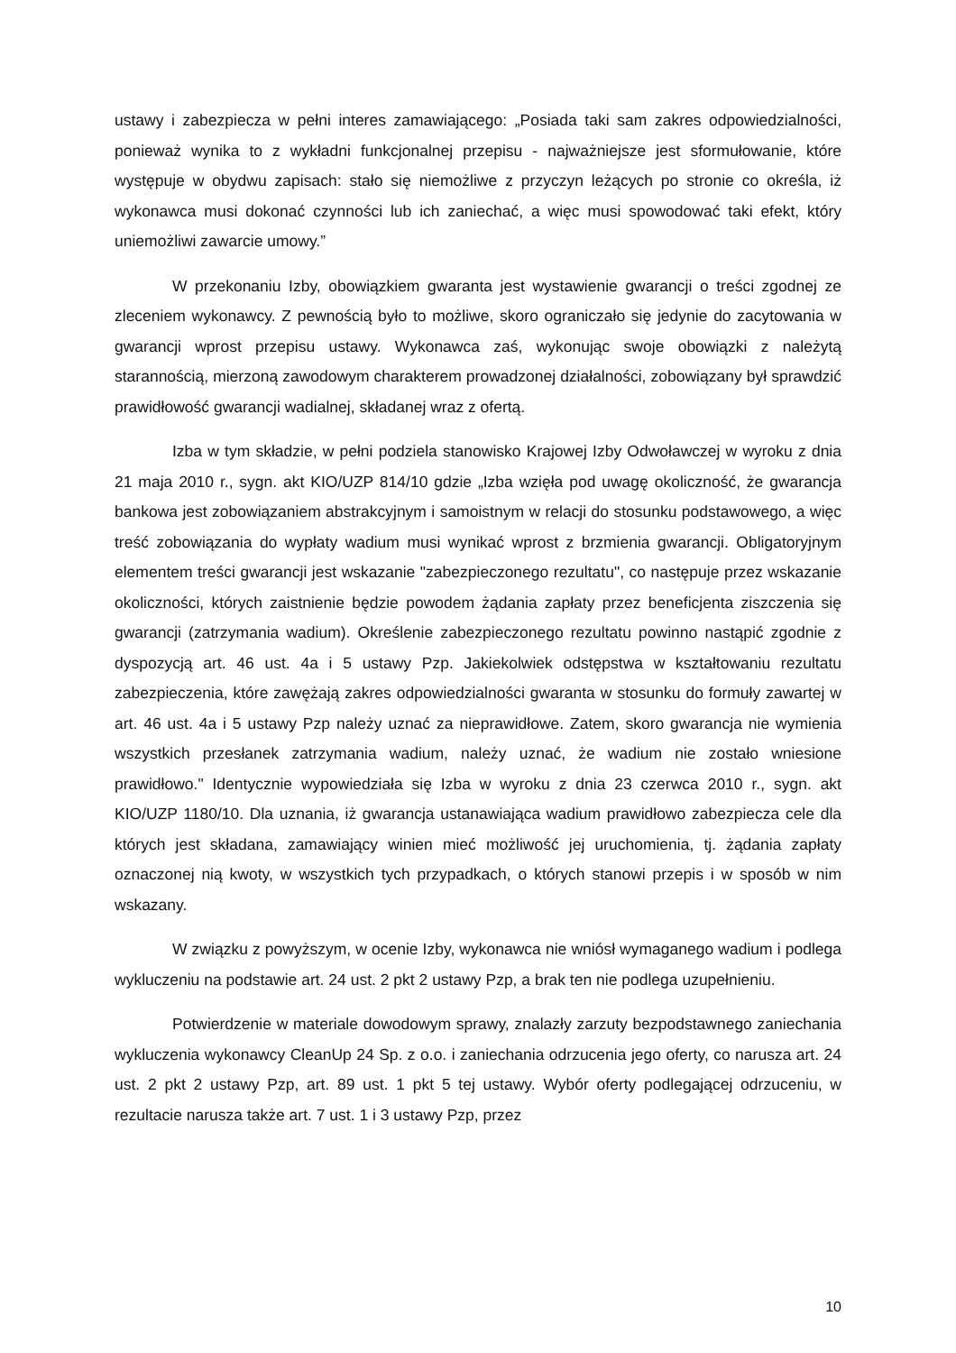ustawy i zabezpiecza w pełni interes zamawiającego: „Posiada taki sam zakres odpowiedzialności, ponieważ wynika to z wykładni funkcjonalnej przepisu - najważniejsze jest sformułowanie, które występuje w obydwu zapisach: stało się niemożliwe z przyczyn leżących po stronie co określa, iż wykonawca musi dokonać czynności lub ich zaniechać, a więc musi spowodować taki efekt, który uniemożliwi zawarcie umowy.”
W przekonaniu Izby, obowiązkiem gwaranta jest wystawienie gwarancji o treści zgodnej ze zleceniem wykonawcy. Z pewnością było to możliwe, skoro ograniczało się jedynie do zacytowania w gwarancji wprost przepisu ustawy. Wykonawca zaś, wykonując swoje obowiązki z należytą starannością, mierzoną zawodowym charakterem prowadzonej działalności, zobowiązany był sprawdzić prawidłowość gwarancji wadialnej, składanej wraz z ofertą.
Izba w tym składzie, w pełni podziela stanowisko Krajowej Izby Odwoławczej w wyroku z dnia 21 maja 2010 r., sygn. akt KIO/UZP 814/10 gdzie „Izba wzięła pod uwagę okoliczność, że gwarancja bankowa jest zobowiązaniem abstrakcyjnym i samoistnym w relacji do stosunku podstawowego, a więc treść zobowiązania do wypłaty wadium musi wynikać wprost z brzmienia gwarancji. Obligatoryjnym elementem treści gwarancji jest wskazanie "zabezpieczonego rezultatu", co następuje przez wskazanie okoliczności, których zaistnienie będzie powodem żądania zapłaty przez beneficjenta ziszczenia się gwarancji (zatrzymania wadium). Określenie zabezpieczonego rezultatu powinno nastąpić zgodnie z dyspozycją art. 46 ust. 4a i 5 ustawy Pzp. Jakiekolwiek odstępstwa w kształtowaniu rezultatu zabezpieczenia, które zawężają zakres odpowiedzialności gwaranta w stosunku do formuły zawartej w art. 46 ust. 4a i 5 ustawy Pzp należy uznać za nieprawidłowe. Zatem, skoro gwarancja nie wymienia wszystkich przesłanek zatrzymania wadium, należy uznać, że wadium nie zostało wniesione prawidłowo." Identycznie wypowiedziała się Izba w wyroku z dnia 23 czerwca 2010 r., sygn. akt KIO/UZP 1180/10. Dla uznania, iż gwarancja ustanawiająca wadium prawidłowo zabezpiecza cele dla których jest składana, zamawiający winien mieć możliwość jej uruchomienia, tj. żądania zapłaty oznaczonej nią kwoty, w wszystkich tych przypadkach, o których stanowi przepis i w sposób w nim wskazany.
W związku z powyższym, w ocenie Izby, wykonawca nie wniósł wymaganego wadium i podlega wykluczeniu na podstawie art. 24 ust. 2 pkt 2 ustawy Pzp, a brak ten nie podlega uzupełnieniu.
Potwierdzenie w materiale dowodowym sprawy, znalazły zarzuty bezpodstawnego zaniechania wykluczenia wykonawcy CleanUp 24 Sp. z o.o. i zaniechania odrzucenia jego oferty, co narusza art. 24 ust. 2 pkt 2 ustawy Pzp, art. 89 ust. 1 pkt 5 tej ustawy. Wybór oferty podlegającej odrzuceniu, w rezultacie narusza także art. 7 ust. 1 i 3 ustawy Pzp, przez
10